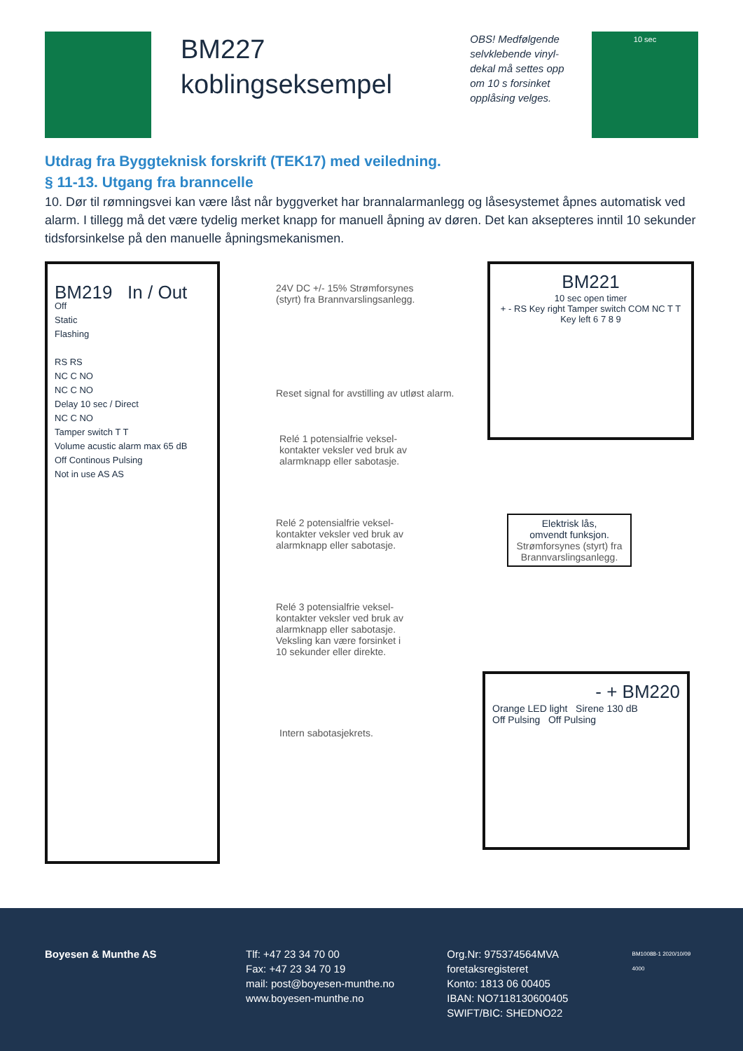BM227
koblingseksempel
OBS! Medfølgende selvklebende vinyl-dekal må settes opp om 10 s forsinket opplåsing velges.
10 sec
Utdrag fra Byggteknisk forskrift (TEK17) med veiledning.
§ 11-13. Utgang fra branncelle
10. Dør til rømningsvei kan være låst når byggverket har brannalarmanlegg og låsesystemet åpnes automatisk ved alarm. I tillegg må det være tydelig merket knapp for manuell åpning av døren. Det kan aksepteres inntil 10 sekunder tidsforsinkelse på den manuelle åpningsmekanismen.
BM219 In / Out
Off
Static
Flashing
RS RS
NC C NO
NC C NO
Delay 10 sec / Direct
NC C NO
Tamper switch T T
Volume acustic alarm max 65 dB
Off Continous Pulsing
Not in use AS AS
24V DC +/- 15% Strømforsynes
(styrt) fra Brannvarslingsanlegg.
Reset signal for avstilling av utløst alarm.
Relé 1 potensialfrie veksel-
kontakter veksler ved bruk av
alarmknapp eller sabotasje.
Relé 2 potensialfrie veksel-
kontakter veksler ved bruk av
alarmknapp eller sabotasje.
Relé 3 potensialfrie veksel-
kontakter veksler ved bruk av
alarmknapp eller sabotasje.
Veksling kan være forsinket i
10 sekunder eller direkte.
Intern sabotasjekrets.
BM221
10 sec open timer
+ - RS Key right Tamper switch COM NC T T Key left 6 7 8 9
Elektrisk lås,
omvendt funksjon.
Strømforsynes (styrt) fra Brannvarslingsanlegg.
- + BM220
Orange LED light Sirene 130 dB
Off Pulsing Off Pulsing
Boyesen & Munthe AS Tlf: +47 23 34 70 00
Fax: +47 23 34 70 19
mail: post@boyesen-munthe.no
www.boyesen-munthe.no
Org.Nr: 975374564MVA foretaksregisteret
Konto: 1813 06 00405
IBAN: NO7118130600405
SWIFT/BIC: SHEDNO22
BM10088-1 2020/10/09 4000